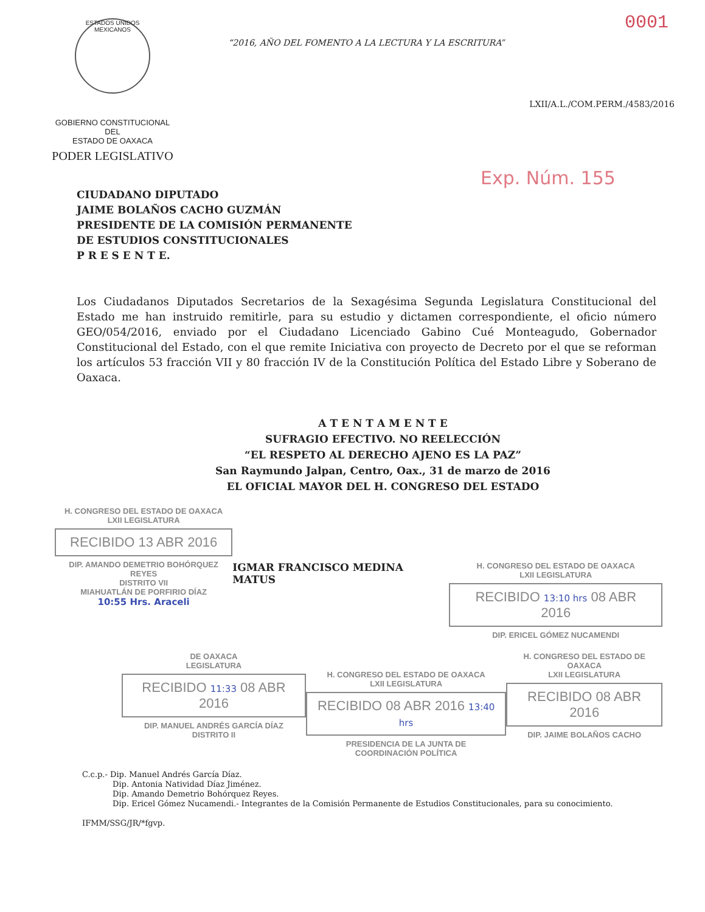ESTADOS UNIDOS MEXICANOS
GOBIERNO CONSTITUCIONAL
DEL
ESTADO DE OAXACA
PODER LEGISLATIVO
0001
“2016, AÑO DEL FOMENTO A LA LECTURA Y LA ESCRITURA”
LXII/A.L./COM.PERM./4583/2016
Exp. Núm. 155
CIUDADANO DIPUTADO
JAIME BOLAÑOS CACHO GUZMÁN
PRESIDENTE DE LA COMISIÓN PERMANENTE
DE ESTUDIOS CONSTITUCIONALES
P R E S E N T E.
Los Ciudadanos Diputados Secretarios de la Sexagésima Segunda Legislatura Constitucional del Estado me han instruido remitirle, para su estudio y dictamen correspondiente, el oficio número GEO/054/2016, enviado por el Ciudadano Licenciado Gabino Cué Monteagudo, Gobernador Constitucional del Estado, con el que remite Iniciativa con proyecto de Decreto por el que se reforman los artículos 53 fracción VII y 80 fracción IV de la Constitución Política del Estado Libre y Soberano de Oaxaca.
A T E N T A M E N T E
SUFRAGIO EFECTIVO. NO REELECCIÓN
“EL RESPETO AL DERECHO AJENO ES LA PAZ”
San Raymundo Jalpan, Centro, Oax., 31 de marzo de 2016
EL OFICIAL MAYOR DEL H. CONGRESO DEL ESTADO
H. CONGRESO DEL ESTADO DE OAXACA
LXII LEGISLATURA
RECIBIDO 13 ABR 2016
DIP. AMANDO DEMETRIO BOHÓRQUEZ REYES
DISTRITO VII
MIAHUATLÁN DE PORFIRIO DÍAZ
10:55 Hrs. Araceli
IGMAR FRANCISCO MEDINA MATUS
H. CONGRESO DEL ESTADO DE OAXACA
LXII LEGISLATURA
RECIBIDO 13:10 hrs 08 ABR 2016
DIP. ERICEL GÓMEZ NUCAMENDI
DE OAXACA
LEGISLATURA
RECIBIDO 11:33 08 ABR 2016
DIP. MANUEL ANDRÉS GARCÍA DÍAZ
DISTRITO II
H. CONGRESO DEL ESTADO DE OAXACA
LXII LEGISLATURA
RECIBIDO 08 ABR 2016 13:40 hrs
PRESIDENCIA DE LA JUNTA DE
COORDINACIÓN POLÍTICA
H. CONGRESO DEL ESTADO DE OAXACA
LXII LEGISLATURA
RECIBIDO 08 ABR 2016
DIP. JAIME BOLAÑOS CACHO
C.c.p.- Dip. Manuel Andrés García Díaz.
Dip. Antonia Natividad Díaz Jiménez.
Dip. Amando Demetrio Bohórquez Reyes.
Dip. Ericel Gómez Nucamendi.- Integrantes de la Comisión Permanente de Estudios Constitucionales, para su conocimiento.
IFMM/SSG/JR/*fgvp.